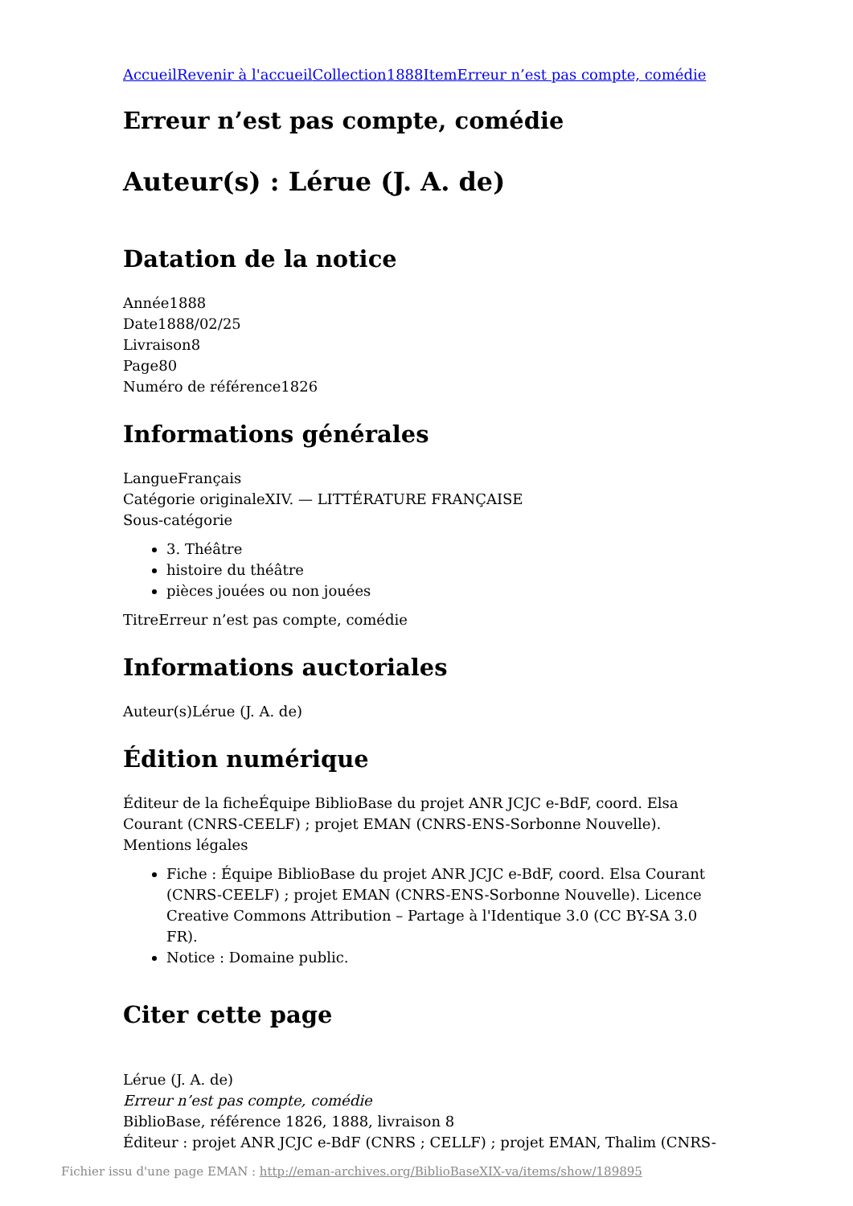Accueil Revenir à l'accueil Collection 1888 Item Erreur n’est pas compte, comédie
Erreur n’est pas compte, comédie
Auteur(s) : Lérue (J. A. de)
Datation de la notice
Année1888
Date1888/02/25
Livraison8
Page80
Numéro de référence1826
Informations générales
LangueFrançais
Catégorie originaleXIV. — LITTÉRATURE FRANÇAISE
Sous-catégorie
3. Théâtre
histoire du théâtre
pièces jouées ou non jouées
TitreErreur n’est pas compte, comédie
Informations auctoriales
Auteur(s)Lérue (J. A. de)
Édition numérique
Éditeur de la ficheÉquipe BiblioBase du projet ANR JCJC e-BdF, coord. Elsa Courant (CNRS-CEELF) ; projet EMAN (CNRS-ENS-Sorbonne Nouvelle).
Mentions légales
Fiche : Équipe BiblioBase du projet ANR JCJC e-BdF, coord. Elsa Courant (CNRS-CEELF) ; projet EMAN (CNRS-ENS-Sorbonne Nouvelle). Licence Creative Commons Attribution – Partage à l'Identique 3.0 (CC BY-SA 3.0 FR).
Notice : Domaine public.
Citer cette page
Lérue (J. A. de)
Erreur n’est pas compte, comédie
BiblioBase, référence 1826, 1888, livraison 8
Éditeur : projet ANR JCJC e-BdF (CNRS ; CELLF) ; projet EMAN, Thalim (CNRS-
Fichier issu d'une page EMAN : http://eman-archives.org/BiblioBaseXIX-va/items/show/189895